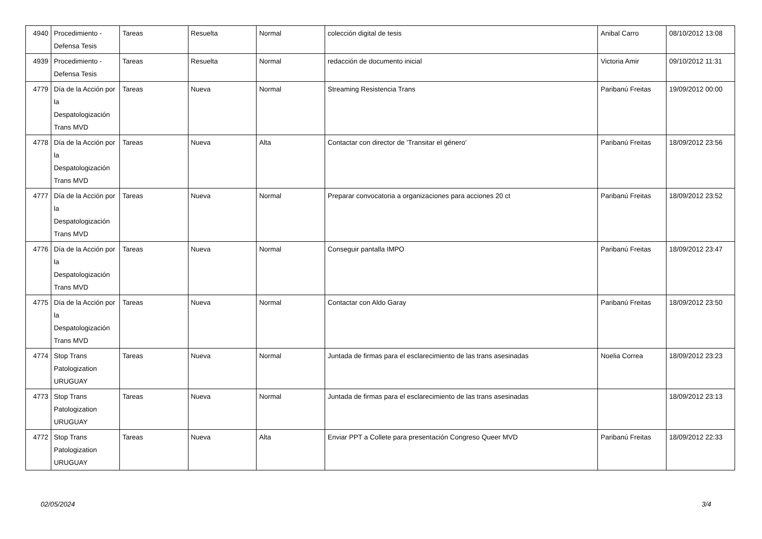| 4940 | Procedimiento - Defensa Tesis | Tareas | Resuelta | Normal | colección digital de tesis | Anibal Carro | 08/10/2012 13:08 |
| 4939 | Procedimiento - Defensa Tesis | Tareas | Resuelta | Normal | redacción de documento inicial | Victoria Amir | 09/10/2012 11:31 |
| 4779 | Día de la Acción por la Despatologización Trans MVD | Tareas | Nueva | Normal | Streaming Resistencia Trans | Paribanú Freitas | 19/09/2012 00:00 |
| 4778 | Día de la Acción por la Despatologización Trans MVD | Tareas | Nueva | Alta | Contactar con director de 'Transitar el género' | Paribanú Freitas | 18/09/2012 23:56 |
| 4777 | Día de la Acción por la Despatologización Trans MVD | Tareas | Nueva | Normal | Preparar convocatoria a organizaciones para acciones 20 ct | Paribanú Freitas | 18/09/2012 23:52 |
| 4776 | Día de la Acción por la Despatologización Trans MVD | Tareas | Nueva | Normal | Conseguir pantalla IMPO | Paribanú Freitas | 18/09/2012 23:47 |
| 4775 | Día de la Acción por la Despatologización Trans MVD | Tareas | Nueva | Normal | Contactar con Aldo Garay | Paribanú Freitas | 18/09/2012 23:50 |
| 4774 | Stop Trans Patologization URUGUAY | Tareas | Nueva | Normal | Juntada de firmas para el esclarecimiento de las trans asesinadas | Noelia Correa | 18/09/2012 23:23 |
| 4773 | Stop Trans Patologization URUGUAY | Tareas | Nueva | Normal | Juntada de firmas para el esclarecimiento de las trans asesinadas | | 18/09/2012 23:13 |
| 4772 | Stop Trans Patologization URUGUAY | Tareas | Nueva | Alta | Enviar PPT a Collete para presentación Congreso Queer MVD | Paribanú Freitas | 18/09/2012 22:33 |
02/05/2024 3/4